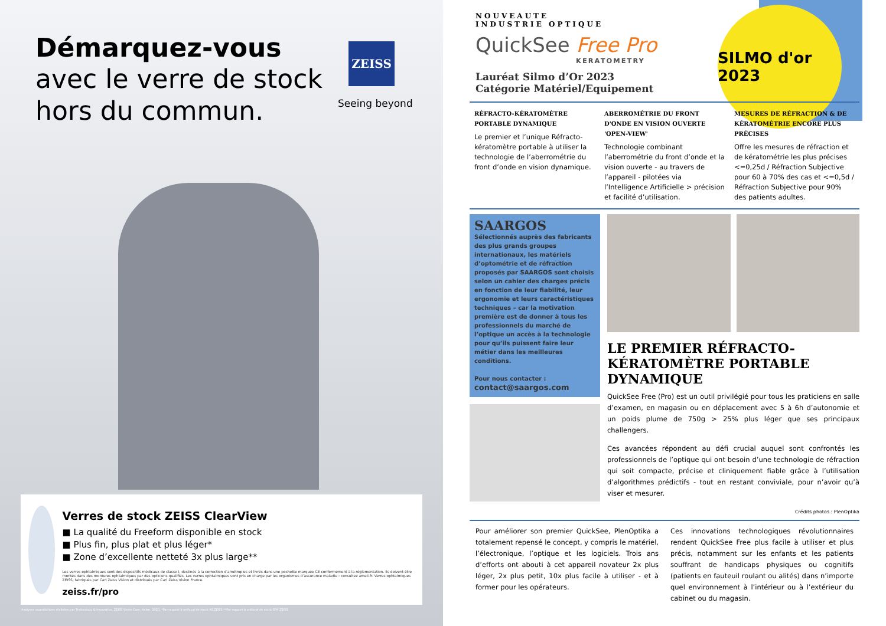Démarquez-vous
avec le verre de stock
hors du commun.
ZEISS
Seeing beyond
Verres de stock ZEISS ClearView
■ La qualité du Freeform disponible en stock
■ Plus fin, plus plat et plus léger*
■ Zone d’excellente netteté 3x plus large**
Les verres ophtalmiques sont des dispositifs médicaux de classe I, destinés à la correction d’amétropies et livrés dans une pochette marquée CE conformément à la réglementation. Ils doivent être montés dans des montures ophtalmiques par des opticiens qualifiés. Les verres ophtalmiques sont pris en charge par les organismes d’assurance maladie : consultez ameli.fr. Verres ophtalmiques ZEISS, fabriqués par Carl Zeiss Vision et distribués par Carl Zeiss Vision France.
zeiss.fr/pro
Analyses quantitatives réalisées par Technology & Innovation, ZEISS Vision Care, Aalen, 2020. *Par rapport à unifocal de stock AS ZEISS **Par rapport à unifocal de stock SPH ZEISS
SILMO d'or 2023
NOUVEAUTE
INDUSTRIE OPTIQUE
QuickSee Free Pro
KERATOMETRY
Lauréat Silmo d’Or 2023
Catégorie Matériel/Equipement
RÉFRACTO-KÉRATOMÈTRE PORTABLE DYNAMIQUE
Le premier et l’unique Réfracto-kératomètre portable à utiliser la technologie de l’aberrométrie du front d’onde en vision dynamique.
ABERROMÉTRIE DU FRONT D'ONDE EN VISION OUVERTE 'OPEN-VIEW'
Technologie combinant l’aberrométrie du front d’onde et la vision ouverte - au travers de l’appareil - pilotées via l’Intelligence Artificielle > précision et facilité d’utilisation.
MESURES DE RÉFRACTION & DE KÉRATOMÉTRIE ENCORE PLUS PRÉCISES
Offre les mesures de réfraction et de kératométrie les plus précises <=0,25d / Réfraction Subjective pour 60 à 70% des cas et <=0,5d / Réfraction Subjective pour 90% des patients adultes.
SAARGOS
Sélectionnés auprès des fabricants des plus grands groupes internationaux, les matériels d’optométrie et de réfraction proposés par SAARGOS sont choisis selon un cahier des charges précis en fonction de leur fiabilité, leur ergonomie et leurs caractéristiques techniques – car la motivation première est de donner à tous les professionnels du marché de l’optique un accès à la technologie pour qu’ils puissent faire leur métier dans les meilleures conditions.
Pour nous contacter :
contact@saargos.com
LE PREMIER RÉFRACTO-KÉRATOMÈTRE PORTABLE DYNAMIQUE
QuickSee Free (Pro) est un outil privilégié pour tous les praticiens en salle d’examen, en magasin ou en déplacement avec 5 à 6h d’autonomie et un poids plume de 750g > 25% plus léger que ses principaux challengers.
Ces avancées répondent au défi crucial auquel sont confrontés les professionnels de l’optique qui ont besoin d’une technologie de réfraction qui soit compacte, précise et cliniquement fiable grâce à l’utilisation d’algorithmes prédictifs - tout en restant conviviale, pour n’avoir qu’à viser et mesurer.
Crédits photos : PlenOptika
Pour améliorer son premier QuickSee, PlenOptika a totalement repensé le concept, y compris le matériel, l’électronique, l’optique et les logiciels. Trois ans d’efforts ont abouti à cet appareil novateur 2x plus léger, 2x plus petit, 10x plus facile à utiliser - et à former pour les opérateurs.
Ces innovations technologiques révolutionnaires rendent QuickSee Free plus facile à utiliser et plus précis, notamment sur les enfants et les patients souffrant de handicaps physiques ou cognitifs (patients en fauteuil roulant ou alités) dans n’importe quel environnement à l’intérieur ou à l’extérieur du cabinet ou du magasin.